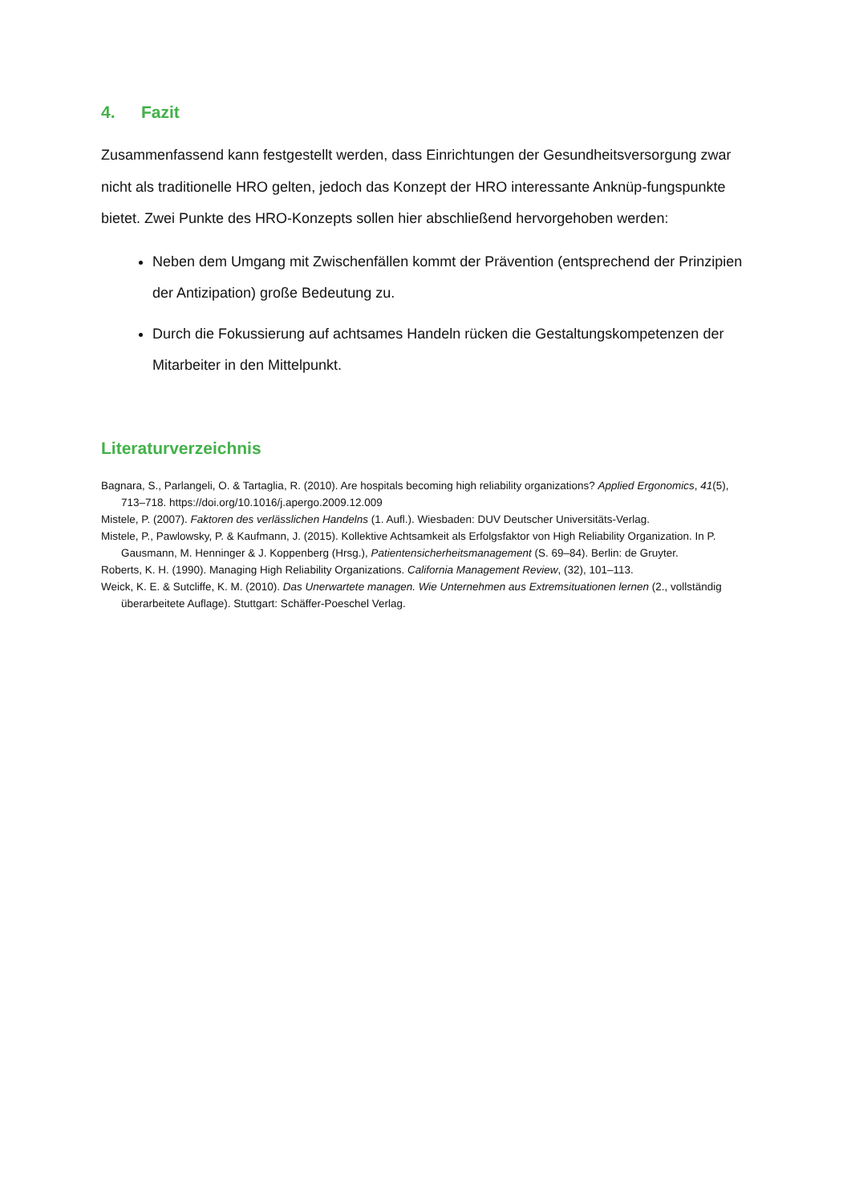4. Fazit
Zusammenfassend kann festgestellt werden, dass Einrichtungen der Gesundheitsversorgung zwar nicht als traditionelle HRO gelten, jedoch das Konzept der HRO interessante Anknüp-fungspunkte bietet. Zwei Punkte des HRO-Konzepts sollen hier abschließend hervorgehoben werden:
Neben dem Umgang mit Zwischenfällen kommt der Prävention (entsprechend der Prinzipien der Antizipation) große Bedeutung zu.
Durch die Fokussierung auf achtsames Handeln rücken die Gestaltungskompetenzen der Mitarbeiter in den Mittelpunkt.
Literaturverzeichnis
Bagnara, S., Parlangeli, O. & Tartaglia, R. (2010). Are hospitals becoming high reliability organizations? Applied Ergonomics, 41(5), 713–718. https://doi.org/10.1016/j.apergo.2009.12.009
Mistele, P. (2007). Faktoren des verlässlichen Handelns (1. Aufl.). Wiesbaden: DUV Deutscher Universitäts-Verlag.
Mistele, P., Pawlowsky, P. & Kaufmann, J. (2015). Kollektive Achtsamkeit als Erfolgsfaktor von High Reliability Organization. In P. Gausmann, M. Henninger & J. Koppenberg (Hrsg.), Patientensicherheitsmanagement (S. 69–84). Berlin: de Gruyter.
Roberts, K. H. (1990). Managing High Reliability Organizations. California Management Review, (32), 101–113.
Weick, K. E. & Sutcliffe, K. M. (2010). Das Unerwartete managen. Wie Unternehmen aus Extremsituationen lernen (2., vollständig überarbeitete Auflage). Stuttgart: Schäffer-Poeschel Verlag.